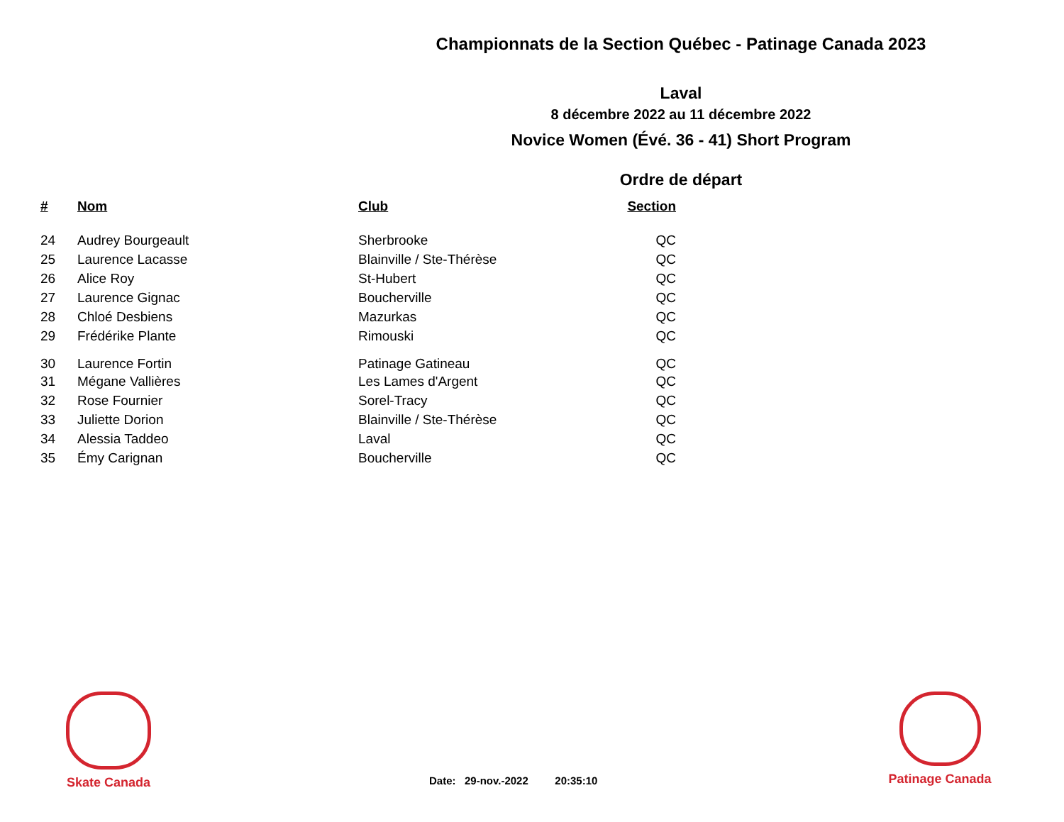Championnats de la Section Québec - Patinage Canada 2023
Laval
8 décembre 2022 au 11 décembre 2022
Novice Women (Évé. 36 - 41) Short Program
Ordre de départ
| # | Nom | Club | Section |
| --- | --- | --- | --- |
| 24 | Audrey Bourgeault | Sherbrooke | QC |
| 25 | Laurence Lacasse | Blainville / Ste-Thérèse | QC |
| 26 | Alice Roy | St-Hubert | QC |
| 27 | Laurence Gignac | Boucherville | QC |
| 28 | Chloé Desbiens | Mazurkas | QC |
| 29 | Frédérike Plante | Rimouski | QC |
| 30 | Laurence Fortin | Patinage Gatineau | QC |
| 31 | Mégane Vallières | Les Lames d'Argent | QC |
| 32 | Rose Fournier | Sorel-Tracy | QC |
| 33 | Juliette Dorion | Blainville / Ste-Thérèse | QC |
| 34 | Alessia Taddeo | Laval | QC |
| 35 | Émy Carignan | Boucherville | QC |
Skate Canada
Patinage Canada
Date: 29-nov.-2022 20:35:10